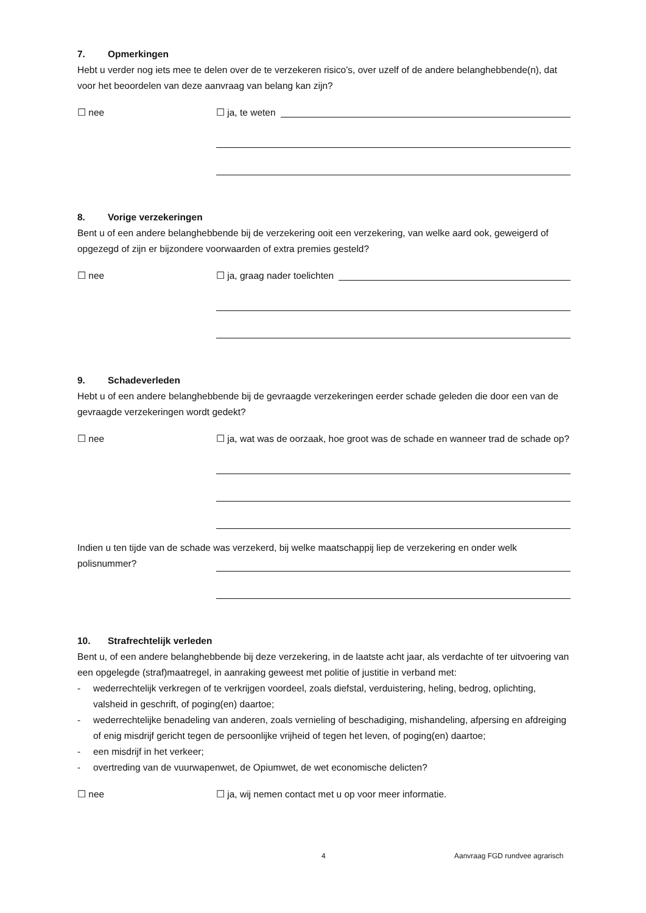7. Opmerkingen
Hebt u verder nog iets mee te delen over de te verzekeren risico’s, over uzelf of de andere belanghebbende(n), dat voor het beoordelen van deze aanvraag van belang kan zijn?
☐ nee ☐ ja, te weten
8. Vorige verzekeringen
Bent u of een andere belanghebbende bij de verzekering ooit een verzekering, van welke aard ook, geweigerd of opgezegd of zijn er bijzondere voorwaarden of extra premies gesteld?
☐ nee ☐ ja, graag nader toelichten
9. Schadeverleden
Hebt u of een andere belanghebbende bij de gevraagde verzekeringen eerder schade geleden die door een van de gevraagde verzekeringen wordt gedekt?
☐ nee ☐ ja, wat was de oorzaak, hoe groot was de schade en wanneer trad de schade op?
Indien u ten tijde van de schade was verzekerd, bij welke maatschappij liep de verzekering en onder welk
polisnummer?
10. Strafrechtelijk verleden
Bent u, of een andere belanghebbende bij deze verzekering, in de laatste acht jaar, als verdachte of ter uitvoering van een opgelegde (straf)maatregel, in aanraking geweest met politie of justitie in verband met:
- wederrechtelijk verkregen of te verkrijgen voordeel, zoals diefstal, verduistering, heling, bedrog, oplichting, valsheid in geschrift, of poging(en) daartoe;
- wederrechtelijke benadeling van anderen, zoals vernieling of beschadiging, mishandeling, afpersing en afdreiging of enig misdrijf gericht tegen de persoonlijke vrijheid of tegen het leven, of poging(en) daartoe;
- een misdrijf in het verkeer;
- overtreding van de vuurwapenwet, de Opiumwet, de wet economische delicten?
☐ nee ☐ ja, wij nemen contact met u op voor meer informatie.
4 Aanvraag FGD rundvee agrarisch